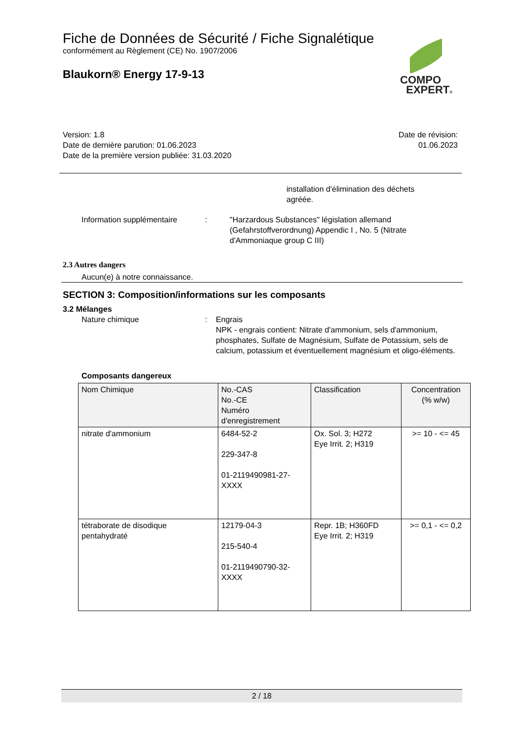Fiche de Données de Sécurité / Fiche Signalétique
conformément au Règlement (CE) No. 1907/2006
Blaukorn® Energy 17-9-13
COMPO
EXPERT®
Date de révision:
01.06.2023
Version: 1.8
Date de dernière parution: 01.06.2023
Date de la première version publiée: 31.03.2020
installation d'élimination des déchets
agréée.
Information supplémentaire : "Harzardous Substances" législation allemand
(Gefahrstoffverordnung) Appendic I , No. 5 (Nitrate
d'Ammoniaque group C III)
2.3 Autres dangers
Aucun(e) à notre connaissance.
SECTION 3: Composition/informations sur les composants
3.2 Mélanges
Nature chimique : Engrais
NPK - engrais contient: Nitrate d'ammonium, sels d'ammonium, phosphates, Sulfate de Magnésium, Sulfate de Potassium, sels de calcium, potassium et éventuellement magnésium et oligo-éléments.
Composants dangereux
| Nom Chimique | No.-CAS No.-CE Numéro d'enregistrement | Classification | Concentration (% w/w) |
| --- | --- | --- | --- |
| nitrate d'ammonium | 6484-52-2 229-347-8 01-2119490981-27- XXXX | Ox. Sol. 3; H272 Eye Irrit. 2; H319 | >= 10 - <= 45 |
| tétraborate de disodique pentahydraté | 12179-04-3 215-540-4 01-2119490790-32- XXXX | Repr. 1B; H360FD Eye Irrit. 2; H319 | >= 0,1 - <= 0,2 |
2 / 18